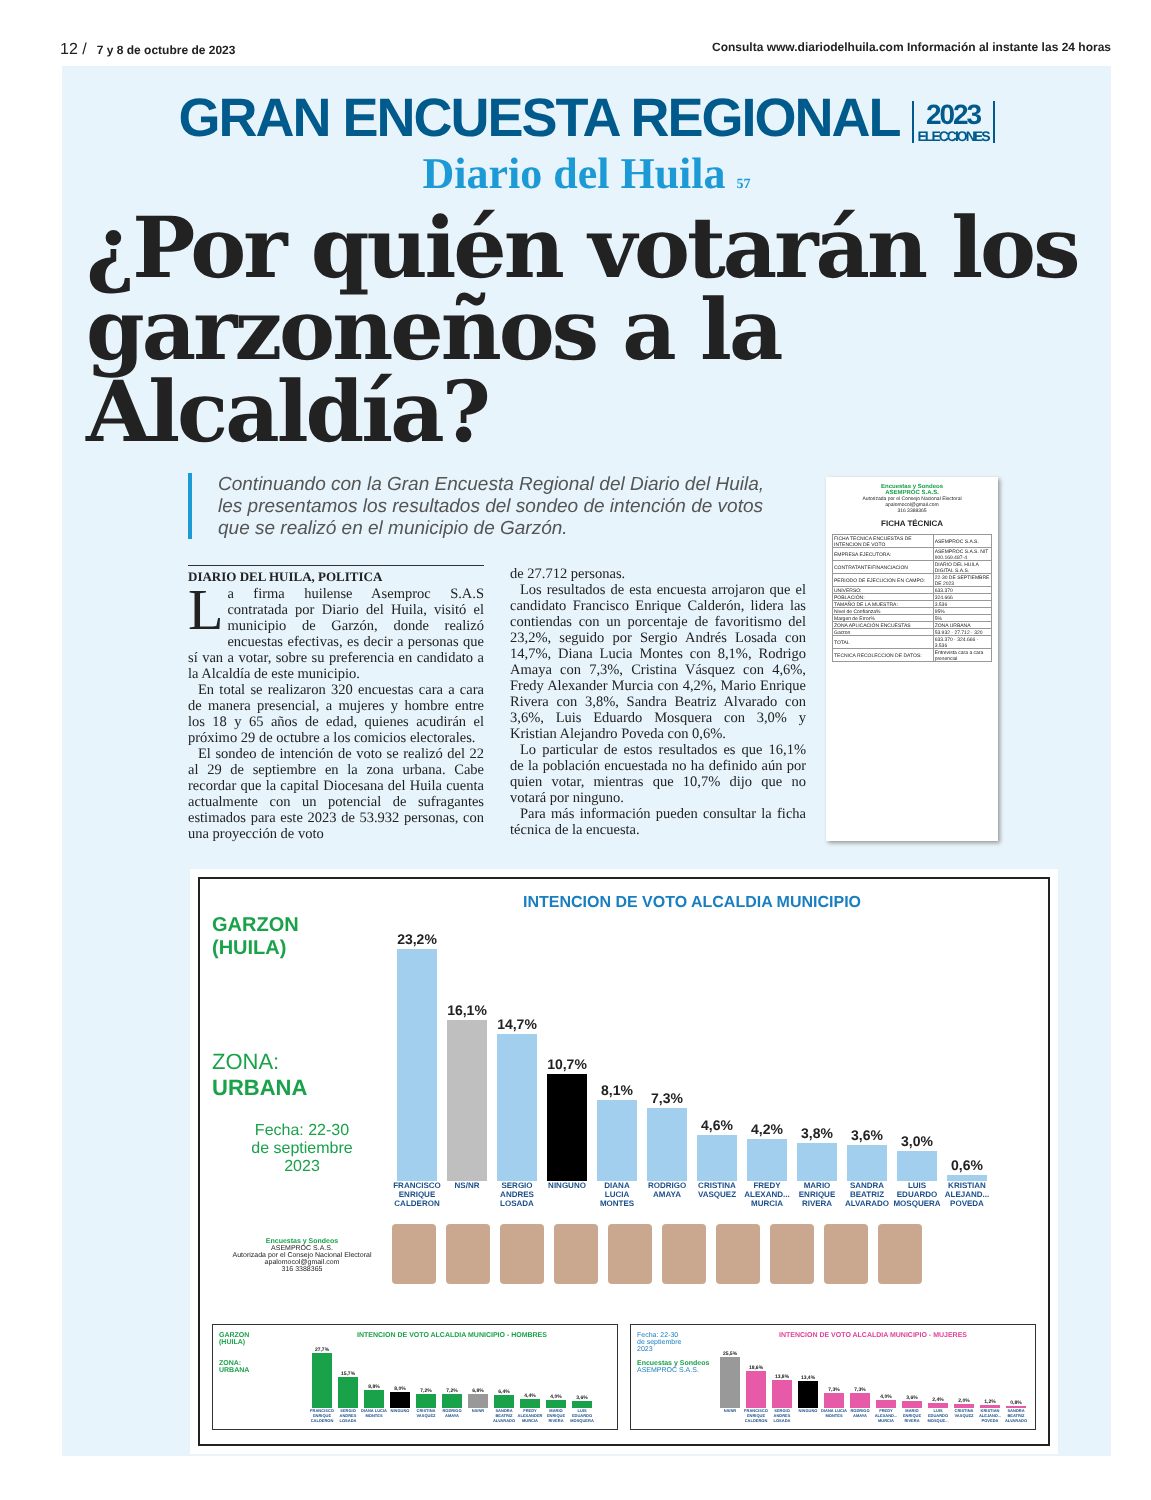12 / 7 y 8 de octubre de 2023
Consulta www.diariodelhuila.com Información al instante las 24 horas
GRAN ENCUESTA REGIONAL 2023 ELECCIONES
Diario del Huila 57
¿Por quién votarán los garzoneños a la Alcaldía?
Continuando con la Gran Encuesta Regional del Diario del Huila, les presentamos los resultados del sondeo de intención de votos que se realizó en el municipio de Garzón.
DIARIO DEL HUILA, POLITICA
La firma huilense Asemproc S.A.S contratada por Diario del Huila, visitó el municipio de Garzón, donde realizó encuestas efectivas, es decir a personas que sí van a votar, sobre su preferencia en candidato a la Alcaldía de este municipio.
En total se realizaron 320 encuestas cara a cara de manera presencial, a mujeres y hombre entre los 18 y 65 años de edad, quienes acudirán el próximo 29 de octubre a los comicios electorales.
El sondeo de intención de voto se realizó del 22 al 29 de septiembre en la zona urbana. Cabe recordar que la capital Diocesana del Huila cuenta actualmente con un potencial de sufragantes estimados para este 2023 de 53.932 personas, con una proyección de voto
de 27.712 personas.
Los resultados de esta encuesta arrojaron que el candidato Francisco Enrique Calderón, lidera las contiendas con un porcentaje de favoritismo del 23,2%, seguido por Sergio Andrés Losada con 14,7%, Diana Lucia Montes con 8,1%, Rodrigo Amaya con 7,3%, Cristina Vásquez con 4,6%, Fredy Alexander Murcia con 4,2%, Mario Enrique Rivera con 3,8%, Sandra Beatriz Alvarado con 3,6%, Luis Eduardo Mosquera con 3,0% y Kristian Alejandro Poveda con 0,6%.
Lo particular de estos resultados es que 16,1% de la población encuestada no ha definido aún por quien votar, mientras que 10,7% dijo que no votará por ninguno.
Para más información pueden consultar la ficha técnica de la encuesta.
Encuestas y Sondeos
ASEMPROC S.A.S.
Autorizada por el Consejo Nacional Electoral
apalomocol@gmail.com
316 3388365
FICHA TÉCNICA
| FICHA TECNICA ENCUESTAS DE INTENCION DE VOTO | ASEMPROC S.A.S. |
| EMPRESA EJECUTORA: | ASEMPROC S.A.S. NIT 900.169.487-4 |
| CONTRATANTE/FINANCIACION | DIARIO DEL HUILA DIGITAL S.A.S. |
| PERIODO DE EJECUCION EN CAMPO: | 22-30 DE SEPTIEMBRE DE 2023 |
| UNIVERSO: | 633.370 |
| POBLACIÓN: | 324.666 |
| TAMAÑO DE LA MUESTRA: | 3.536 |
| Nivel de Confianza% | 95% |
| Margen de Error% | 5% |
| ZONA APLICACIÓN ENCUESTAS | ZONA URBANA |
| Garzon | 53.932 · 27.712 · 320 |
| TOTAL | 633.370 · 324.666 · 3.536 |
| TECNICA RECOLECCION DE DATOS: | Entrevista cara a cara presencial |
GARZON
(HUILA)
ZONA:
URBANA
Fecha: 22-30
de septiembre
2023
INTENCION DE VOTO ALCALDIA MUNICIPIO
23,2%
16,1%
14,7%
10,7%
8,1%
7,3%
4,6%
4,2%
3,8%
3,6%
3,0%
0,6%
FRANCISCO ENRIQUE CALDERON
NS/NR SERGIO ANDRES LOSADA
NINGUNO DIANA LUCIA MONTES
RODRIGO AMAYA
CRISTINA VASQUEZ
FREDY ALEXAND... MURCIA
MARIO ENRIQUE RIVERA
SANDRA BEATRIZ ALVARADO
LUIS EDUARDO MOSQUERA
KRISTIAN ALEJAND... POVEDA
Encuestas y Sondeos
ASEMPROC S.A.S.
Autorizada por el Consejo Nacional Electoral
apalomocol@gmail.com
316 3388365
GARZON
(HUILA)
ZONA:
URBANA
INTENCION DE VOTO ALCALDIA MUNICIPIO - HOMBRES
27,7%
15,7%
8,8%
8,0%
7,2%
7,2%
6,8%
6,4%
4,4%
4,0%
3,6%
FRANCISCO ENRIQUE CALDERON
SERGIO ANDRES LOSADA
DIANA LUCIA MONTES
NINGUNO CRISTINA VASQUEZ
RODRIGO AMAYA
NS/NR SANDRA BEATRIZ ALVARADO
FREDY ALEXANDER MURCIA
MARIO ENRIQUE RIVERA
LUIS EDUARDO MOSQUERA
Fecha: 22-30
de septiembre
2023
Encuestas y Sondeos
ASEMPROC S.A.S.
INTENCION DE VOTO ALCALDIA MUNICIPIO - MUJERES
25,5%
18,6%
13,8%
13,4%
7,3%
7,3%
4,0%
3,6%
2,4%
2,0%
1,2%
0,8%
NS/NR FRANCISCO ENRIQUE CALDERON
SERGIO ANDRES LOSADA
NINGUNO DIANA LUCIA MONTES
RODRIGO AMAYA
FREDY ALEXAND... MURCIA
MARIO ENRIQUE RIVERA
LUIS EDUARDO MOSQUE...
CRISTINA VASQUEZ
KRISTIAN ALEJAND... POVEDA
SANDRA BEATRIZ ALVARADO